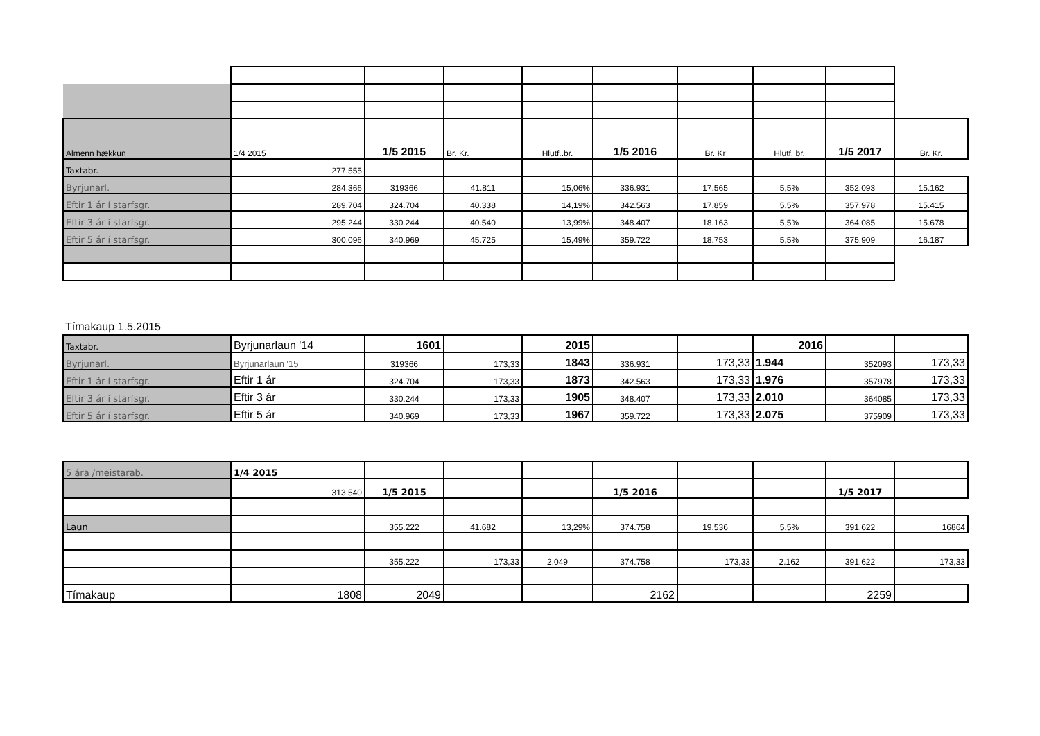| Almenn hækkun | 1/4 2015 | 1/5 2015 | Br. Kr. | Hlutf..br. | 1/5 2016 | Br. Kr | Hlutf. br. | 1/5 2017 | Br. Kr. |
| Taxtabr. | 277.555 | | | | | | | | |
| Byrjunarl. | 284.366 | 319366 | 41.811 | 15,06% | 336.931 | 17.565 | 5,5% | 352.093 | 15.162 |
| Eftir 1 ár í starfsgr. | 289.704 | 324.704 | 40.338 | 14,19% | 342.563 | 17.859 | 5,5% | 357.978 | 15.415 |
| Eftir 3 ár í starfsgr. | 295.244 | 330.244 | 40.540 | 13,99% | 348.407 | 18.163 | 5,5% | 364.085 | 15.678 |
| Eftir 5 ár í starfsgr. | 300.096 | 340.969 | 45.725 | 15,49% | 359.722 | 18.753 | 5,5% | 375.909 | 16.187 |
Tímakaup 1.5.2015
| Taxtabr. | Byrjunarlaun '14 | 1601 | | 2015 | | | 2016 | | |
| Byrjunarl. | Byrjunarlaun '15 | 319366 | 173,33 | 1843 | 336.931 | 173,33 | 1.944 | 352093 | 173,33 |
| Eftir 1 ár í starfsgr. | Eftir 1 ár | 324.704 | 173,33 | 1873 | 342.563 | 173,33 | 1.976 | 357978 | 173,33 |
| Eftir 3 ár í starfsgr. | Eftir 3 ár | 330.244 | 173,33 | 1905 | 348.407 | 173,33 | 2.010 | 364085 | 173,33 |
| Eftir 5 ár í starfsgr. | Eftir 5 ár | 340.969 | 173,33 | 1967 | 359.722 | 173,33 | 2.075 | 375909 | 173,33 |
| 5 ára /meistarab. | 1/4 2015 | | | | | | | | |
| | 313.540 | 1/5 2015 | | | 1/5 2016 | | | 1/5 2017 | |
| Laun | | 355.222 | 41.682 | 13,29% | 374.758 | 19.536 | 5,5% | 391.622 | 16864 |
| | | 355.222 | 173,33 | 2.049 | 374.758 | 173,33 | 2.162 | 391.622 | 173,33 |
| Tímakaup | 1808 | 2049 | | | 2162 | | | 2259 | |